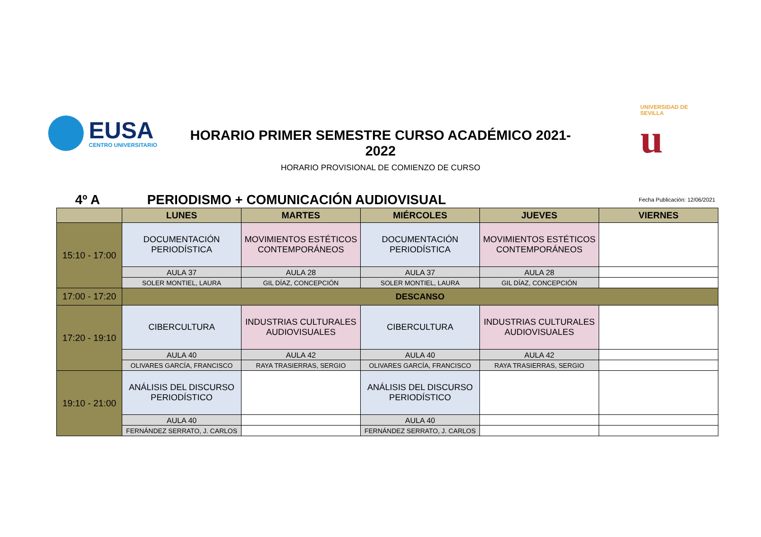EUSA
CENTRO UNIVERSITARIO
HORARIO PRIMER SEMESTRE CURSO ACADÉMICO 2021-2022
HORARIO PROVISIONAL DE COMIENZO DE CURSO
UNIVERSIDAD DE SEVILLA
u
4º A
PERIODISMO + COMUNICACIÓN AUDIOVISUAL
Fecha Publicación: 12/06/2021
| | LUNES | MARTES | MIÉRCOLES | JUEVES | VIERNES |
| --- | --- | --- | --- | --- | --- |
| 15:10 - 17:00 | DOCUMENTACIÓN PERIODÍSTICA | MOVIMIENTOS ESTÉTICOS CONTEMPORÁNEOS | DOCUMENTACIÓN PERIODÍSTICA | MOVIMIENTOS ESTÉTICOS CONTEMPORÁNEOS | |
| | AULA 37 | AULA 28 | AULA 37 | AULA 28 | |
| | SOLER MONTIEL, LAURA | GIL DÍAZ, CONCEPCIÓN | SOLER MONTIEL, LAURA | GIL DÍAZ, CONCEPCIÓN | |
| 17:00 - 17:20 | DESCANSO | | | | |
| 17:20 - 19:10 | CIBERCULTURA | INDUSTRIAS CULTURALES AUDIOVISUALES | CIBERCULTURA | INDUSTRIAS CULTURALES AUDIOVISUALES | |
| | AULA 40 | AULA 42 | AULA 40 | AULA 42 | |
| | OLIVARES GARCÍA, FRANCISCO | RAYA TRASIERRAS, SERGIO | OLIVARES GARCÍA, FRANCISCO | RAYA TRASIERRAS, SERGIO | |
| 19:10 - 21:00 | ANÁLISIS DEL DISCURSO PERIODÍSTICO | | ANÁLISIS DEL DISCURSO PERIODÍSTICO | | |
| | AULA 40 | | AULA 40 | | |
| | FERNÁNDEZ SERRATO, J. CARLOS | | FERNÁNDEZ SERRATO, J. CARLOS | | |